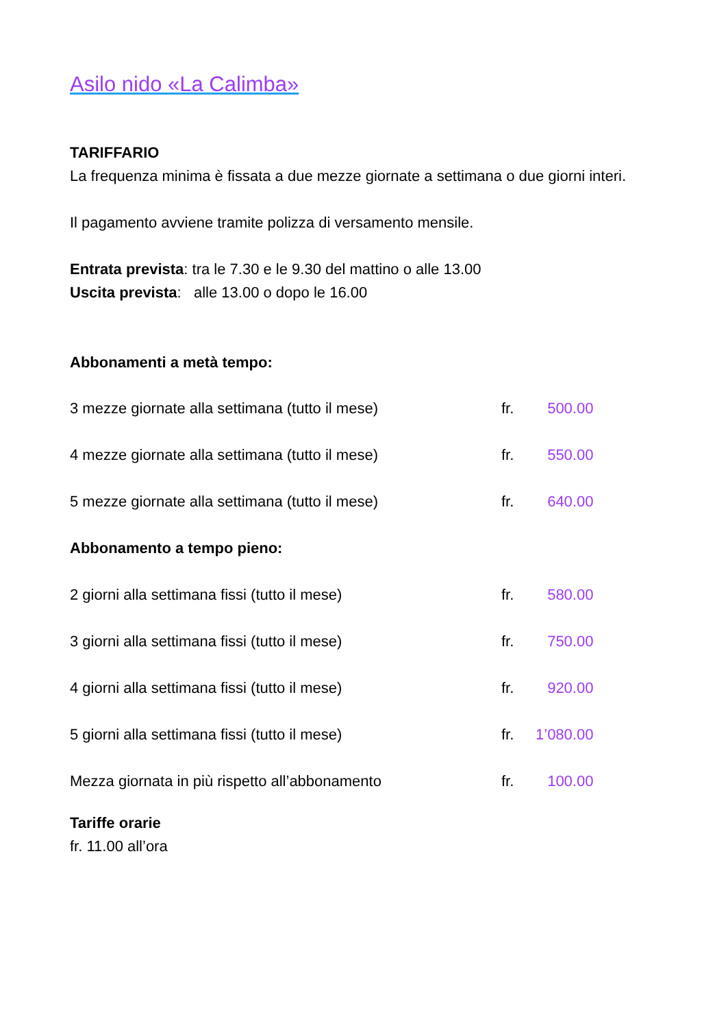Asilo nido «La Calimba»
TARIFFARIO
La frequenza minima è fissata a due mezze giornate a settimana o due giorni interi.
Il pagamento avviene tramite polizza di versamento mensile.
Entrata prevista: tra le 7.30 e le 9.30 del mattino o alle 13.00
Uscita prevista: alle 13.00 o dopo le 16.00
Abbonamenti a metà tempo:
| 3 mezze giornate alla settimana (tutto il mese) | fr. | 500.00 |
| 4 mezze giornate alla settimana (tutto il mese) | fr. | 550.00 |
| 5 mezze giornate alla settimana (tutto il mese) | fr. | 640.00 |
| Abbonamento a tempo pieno: | | |
| 2 giorni alla settimana fissi (tutto il mese) | fr. | 580.00 |
| 3 giorni alla settimana fissi (tutto il mese) | fr. | 750.00 |
| 4 giorni alla settimana fissi (tutto il mese) | fr. | 920.00 |
| 5 giorni alla settimana fissi (tutto il mese) | fr. | 1’080.00 |
| Mezza giornata in più rispetto all’abbonamento | fr. | 100.00 |
Tariffe orarie
fr. 11.00 all’ora